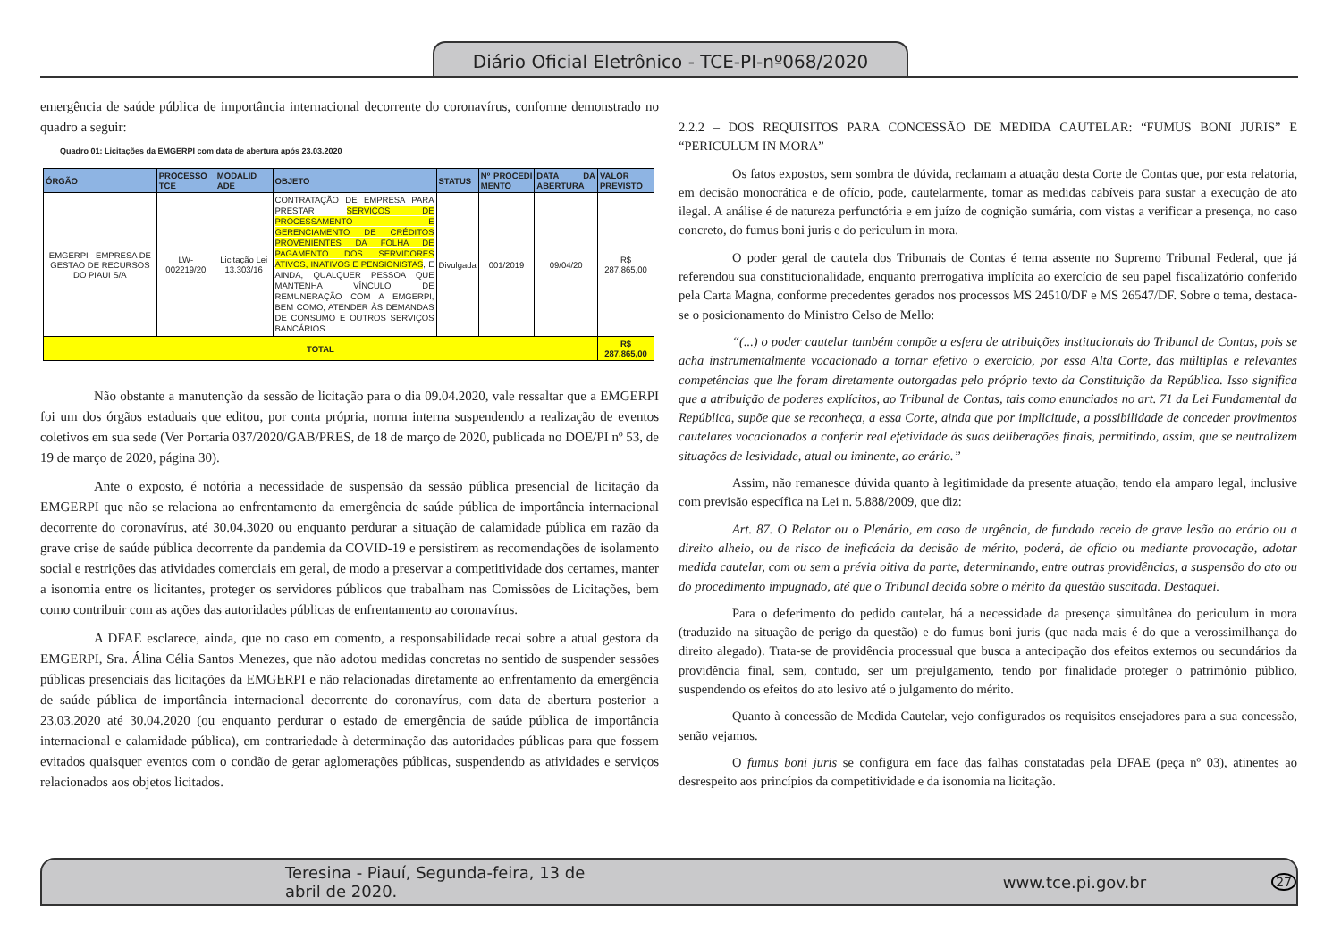Diário Oficial Eletrônico - TCE-PI-nº068/2020
emergência de saúde pública de importância internacional decorrente do coronavírus, conforme demonstrado no quadro a seguir:
Quadro 01: Licitações da EMGERPI com data de abertura após 23.03.2020
| ÓRGÃO | PROCESSO TCE | MODALID ADE | OBJETO | STATUS | Nº PROCEDI MENTO | DATA DA ABERTURA | VALOR PREVISTO |
| --- | --- | --- | --- | --- | --- | --- | --- |
| EMGERPI - EMPRESA DE GESTAO DE RECURSOS DO PIAUI S/A | LW-002219/20 | Licitação Lei 13.303/16 | CONTRATAÇÃO DE EMPRESA PARA PRESTAR SERVIÇOS DE PROCESSAMENTO E GERENCIAMENTO DE CRÉDITOS PROVENIENTES DA FOLHA DE PAGAMENTO DOS SERVIDORES ATIVOS, INATIVOS E PENSIONISTAS , E AINDA, QUALQUER PESSOA QUE MANTENHA VÍNCULO DE REMUNERAÇÃO COM A EMGERPI, BEM COMO, ATENDER ÀS DEMANDAS DE CONSUMO E OUTROS SERVIÇOS BANCÁRIOS. | Divulgada | 001/2019 | 09/04/20 | R$ 287.865,00 |
| TOTAL | | | | | | | R$ 287.865,00 |
Não obstante a manutenção da sessão de licitação para o dia 09.04.2020, vale ressaltar que a EMGERPI foi um dos órgãos estaduais que editou, por conta própria, norma interna suspendendo a realização de eventos coletivos em sua sede (Ver Portaria 037/2020/GAB/PRES, de 18 de março de 2020, publicada no DOE/PI nº 53, de 19 de março de 2020, página 30).
Ante o exposto, é notória a necessidade de suspensão da sessão pública presencial de licitação da EMGERPI que não se relaciona ao enfrentamento da emergência de saúde pública de importância internacional decorrente do coronavírus, até 30.04.3020 ou enquanto perdurar a situação de calamidade pública em razão da grave crise de saúde pública decorrente da pandemia da COVID-19 e persistirem as recomendações de isolamento social e restrições das atividades comerciais em geral, de modo a preservar a competitividade dos certames, manter a isonomia entre os licitantes, proteger os servidores públicos que trabalham nas Comissões de Licitações, bem como contribuir com as ações das autoridades públicas de enfrentamento ao coronavírus.
A DFAE esclarece, ainda, que no caso em comento, a responsabilidade recai sobre a atual gestora da EMGERPI, Sra. Álina Célia Santos Menezes, que não adotou medidas concretas no sentido de suspender sessões públicas presenciais das licitações da EMGERPI e não relacionadas diretamente ao enfrentamento da emergência de saúde pública de importância internacional decorrente do coronavírus, com data de abertura posterior a 23.03.2020 até 30.04.2020 (ou enquanto perdurar o estado de emergência de saúde pública de importância internacional e calamidade pública), em contrariedade à determinação das autoridades públicas para que fossem evitados quaisquer eventos com o condão de gerar aglomerações públicas, suspendendo as atividades e serviços relacionados aos objetos licitados.
2.2.2 – DOS REQUISITOS PARA CONCESSÃO DE MEDIDA CAUTELAR: “FUMUS BONI JURIS” E “PERICULUM IN MORA”
Os fatos expostos, sem sombra de dúvida, reclamam a atuação desta Corte de Contas que, por esta relatoria, em decisão monocrática e de ofício, pode, cautelarmente, tomar as medidas cabíveis para sustar a execução de ato ilegal. A análise é de natureza perfunctória e em juízo de cognição sumária, com vistas a verificar a presença, no caso concreto, do fumus boni juris e do periculum in mora.
O poder geral de cautela dos Tribunais de Contas é tema assente no Supremo Tribunal Federal, que já referendou sua constitucionalidade, enquanto prerrogativa implícita ao exercício de seu papel fiscalizatório conferido pela Carta Magna, conforme precedentes gerados nos processos MS 24510/DF e MS 26547/DF. Sobre o tema, destaca-se o posicionamento do Ministro Celso de Mello:
“(...) o poder cautelar também compõe a esfera de atribuições institucionais do Tribunal de Contas, pois se acha instrumentalmente vocacionado a tornar efetivo o exercício, por essa Alta Corte, das múltiplas e relevantes competências que lhe foram diretamente outorgadas pelo próprio texto da Constituição da República. Isso significa que a atribuição de poderes explícitos, ao Tribunal de Contas, tais como enunciados no art. 71 da Lei Fundamental da República, supõe que se reconheça, a essa Corte, ainda que por implicitude, a possibilidade de conceder provimentos cautelares vocacionados a conferir real efetividade às suas deliberações finais, permitindo, assim, que se neutralizem situações de lesividade, atual ou iminente, ao erário.”
Assim, não remanesce dúvida quanto à legitimidade da presente atuação, tendo ela amparo legal, inclusive com previsão específica na Lei n. 5.888/2009, que diz:
Art. 87. O Relator ou o Plenário, em caso de urgência, de fundado receio de grave lesão ao erário ou a direito alheio, ou de risco de ineficácia da decisão de mérito, poderá, de ofício ou mediante provocação, adotar medida cautelar, com ou sem a prévia oitiva da parte, determinando, entre outras providências, a suspensão do ato ou do procedimento impugnado, até que o Tribunal decida sobre o mérito da questão suscitada. Destaquei.
Para o deferimento do pedido cautelar, há a necessidade da presença simultânea do periculum in mora (traduzido na situação de perigo da questão) e do fumus boni juris (que nada mais é do que a verossimilhança do direito alegado). Trata-se de providência processual que busca a antecipação dos efeitos externos ou secundários da providência final, sem, contudo, ser um prejulgamento, tendo por finalidade proteger o patrimônio público, suspendendo os efeitos do ato lesivo até o julgamento do mérito.
Quanto à concessão de Medida Cautelar, vejo configurados os requisitos ensejadores para a sua concessão, senão vejamos.
O fumus boni juris se configura em face das falhas constatadas pela DFAE (peça nº 03), atinentes ao desrespeito aos princípios da competitividade e da isonomia na licitação.
Teresina - Piauí, Segunda-feira, 13 de abril de 2020. www.tce.pi.gov.br 27